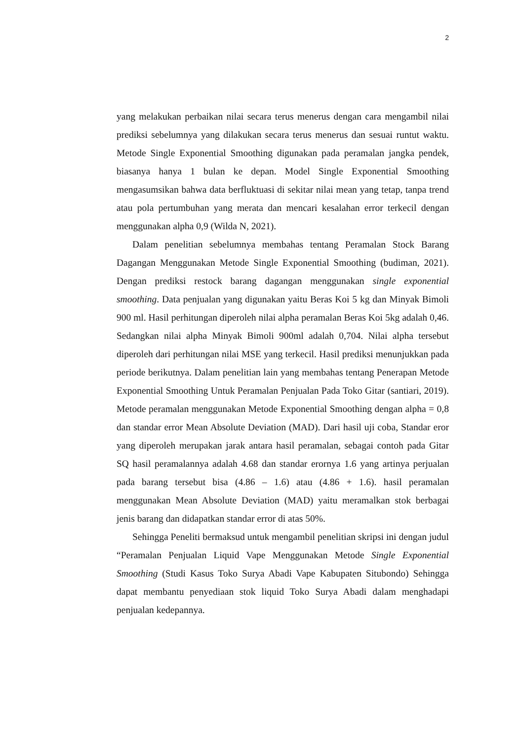2
yang melakukan perbaikan nilai secara terus menerus dengan cara mengambil nilai prediksi sebelumnya yang dilakukan secara terus menerus dan sesuai runtut waktu. Metode Single Exponential Smoothing digunakan pada peramalan jangka pendek, biasanya hanya 1 bulan ke depan. Model Single Exponential Smoothing mengasumsikan bahwa data berfluktuasi di sekitar nilai mean yang tetap, tanpa trend atau pola pertumbuhan yang merata dan mencari kesalahan error terkecil dengan menggunakan alpha 0,9 (Wilda N, 2021).
Dalam penelitian sebelumnya membahas tentang Peramalan Stock Barang Dagangan Menggunakan Metode Single Exponential Smoothing (budiman, 2021). Dengan prediksi restock barang dagangan menggunakan single exponential smoothing. Data penjualan yang digunakan yaitu Beras Koi 5 kg dan Minyak Bimoli 900 ml. Hasil perhitungan diperoleh nilai alpha peramalan Beras Koi 5kg adalah 0,46. Sedangkan nilai alpha Minyak Bimoli 900ml adalah 0,704. Nilai alpha tersebut diperoleh dari perhitungan nilai MSE yang terkecil. Hasil prediksi menunjukkan pada periode berikutnya. Dalam penelitian lain yang membahas tentang Penerapan Metode Exponential Smoothing Untuk Peramalan Penjualan Pada Toko Gitar (santiari, 2019). Metode peramalan menggunakan Metode Exponential Smoothing dengan alpha = 0,8 dan standar error Mean Absolute Deviation (MAD). Dari hasil uji coba, Standar eror yang diperoleh merupakan jarak antara hasil peramalan, sebagai contoh pada Gitar SQ hasil peramalannya adalah 4.68 dan standar erornya 1.6 yang artinya perjualan pada barang tersebut bisa (4.86 – 1.6) atau (4.86 + 1.6). hasil peramalan menggunakan Mean Absolute Deviation (MAD) yaitu meramalkan stok berbagai jenis barang dan didapatkan standar error di atas 50%.
Sehingga Peneliti bermaksud untuk mengambil penelitian skripsi ini dengan judul “Peramalan Penjualan Liquid Vape Menggunakan Metode Single Exponential Smoothing (Studi Kasus Toko Surya Abadi Vape Kabupaten Situbondo) Sehingga dapat membantu penyediaan stok liquid Toko Surya Abadi dalam menghadapi penjualan kedepannya.